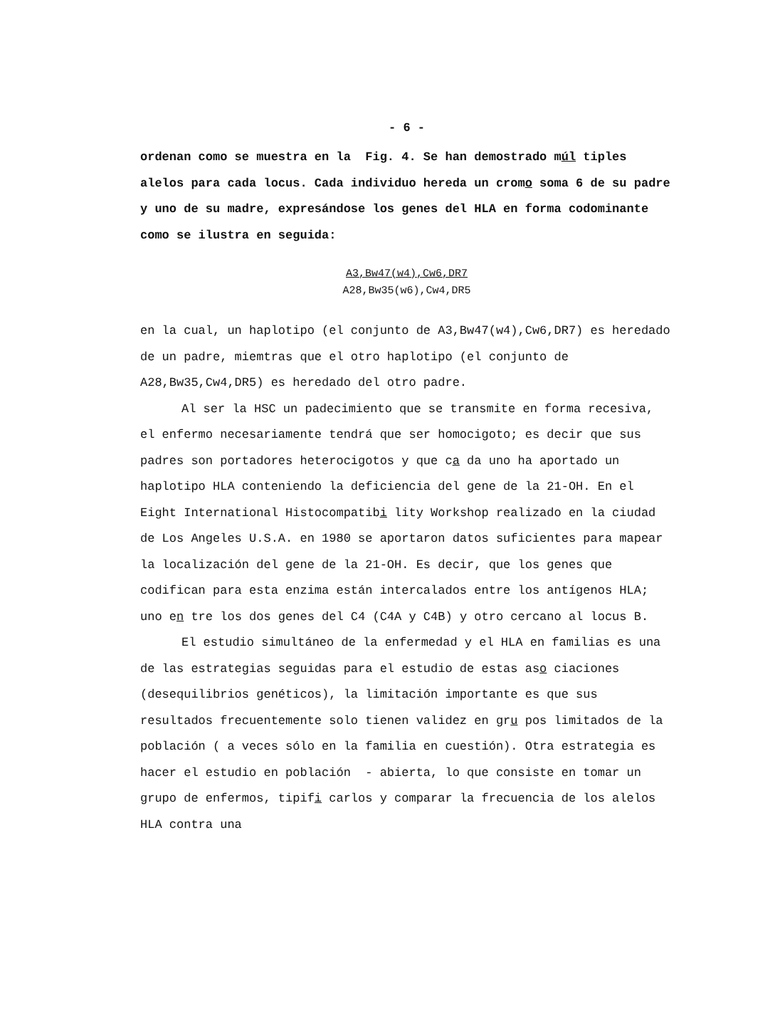- 6 -
ordenan como se muestra en la Fig. 4. Se han demostrado múl tiples alelos para cada locus. Cada individuo hereda un cromo soma 6 de su padre y uno de su madre, expresándose los genes del HLA en forma codominante como se ilustra en seguida:
A3,Bw47(w4),Cw6,DR7
A28,Bw35(w6),Cw4,DR5
en la cual, un haplotipo (el conjunto de A3,Bw47(w4),Cw6,DR7) es heredado de un padre, miemtras que el otro haplotipo (el conjunto de A28,Bw35,Cw4,DR5) es heredado del otro padre.
Al ser la HSC un padecimiento que se transmite en forma recesiva, el enfermo necesariamente tendrá que ser homocigoto; es decir que sus padres son portadores heterocigotos y que ca da uno ha aportado un haplotipo HLA conteniendo la deficiencia del gene de la 21-OH. En el Eight International Histocompatibi lity Workshop realizado en la ciudad de Los Angeles U.S.A. en 1980 se aportaron datos suficientes para mapear la localización del gene de la 21-OH. Es decir, que los genes que codifican para esta enzima están intercalados entre los antígenos HLA; uno en tre los dos genes del C4 (C4A y C4B) y otro cercano al locus B.
El estudio simultáneo de la enfermedad y el HLA en familias es una de las estrategias seguidas para el estudio de estas aso ciaciones (desequilibrios genéticos), la limitación importante es que sus resultados frecuentemente solo tienen validez en gru pos limitados de la población ( a veces sólo en la familia en cuestión). Otra estrategia es hacer el estudio en población - abierta, lo que consiste en tomar un grupo de enfermos, tipifi carlos y comparar la frecuencia de los alelos HLA contra una